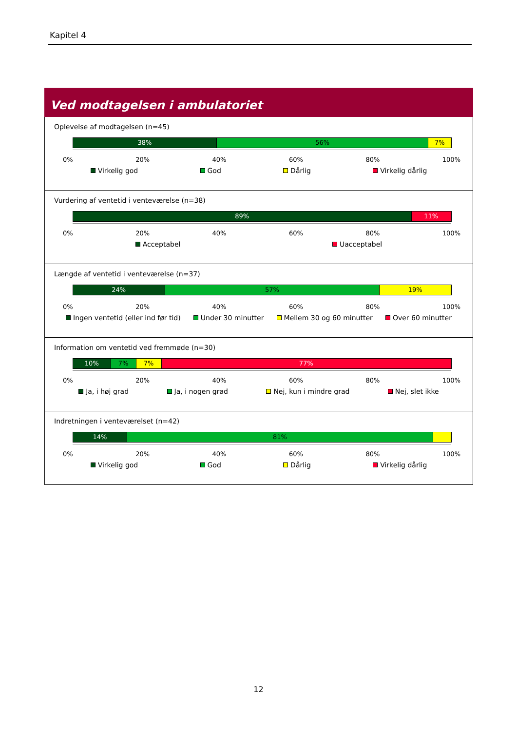Kapitel 4
Ved modtagelsen i ambulatoriet
Oplevelse af modtagelsen (n=45)
38% 56% 7%
0% 20% 40% 60% 80% 100%
Virkelig god God Dårlig Virkelig dårlig
Vurdering af ventetid i venteværelse (n=38)
89% 11%
0% 20% 40% 60% 80% 100%
Acceptabel Uacceptabel
Længde af ventetid i venteværelse (n=37)
24% 57% 19%
0% 20% 40% 60% 80% 100%
Ingen ventetid (eller ind før tid) Under 30 minutter Mellem 30 og 60 minutter Over 60 minutter
Information om ventetid ved fremmøde (n=30)
10% 7% 7% 77%
0% 20% 40% 60% 80% 100%
Ja, i høj grad Ja, i nogen grad Nej, kun i mindre grad Nej, slet ikke
Indretningen i venteværelset (n=42)
14% 81%
0% 20% 40% 60% 80% 100%
Virkelig god God Dårlig Virkelig dårlig
12